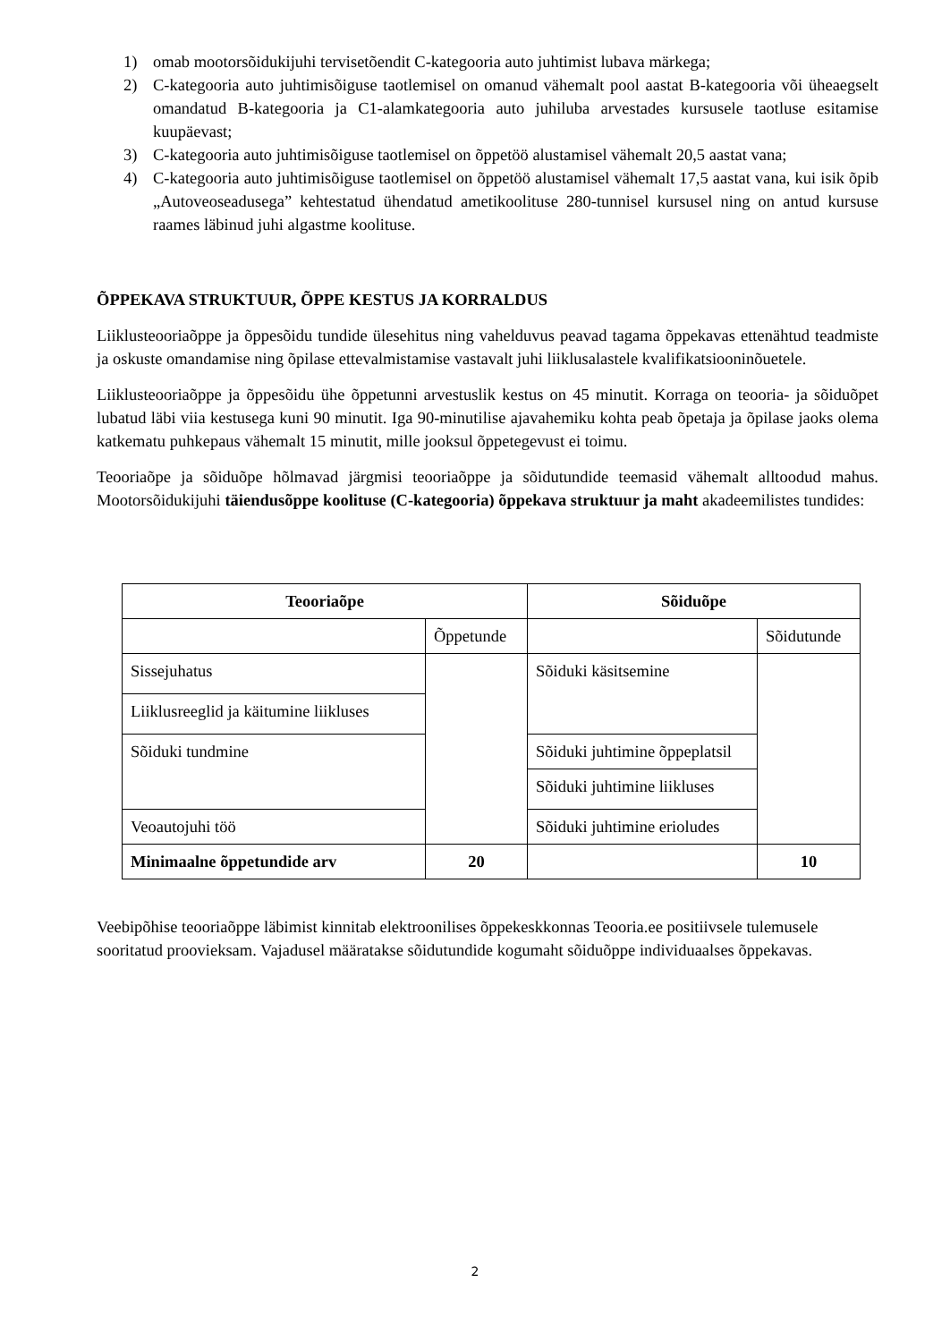1) omab mootorsõidukijuhi tervisetõendit C-kategooria auto juhtimist lubava märkega;
2) C-kategooria auto juhtimisõiguse taotlemisel on omanud vähemalt pool aastat B-kategooria või üheaegselt omandatud B-kategooria ja C1-alamkategooria auto juhiluba arvestades kursusele taotluse esitamise kuupäevast;
3) C-kategooria auto juhtimisõiguse taotlemisel on õppetöö alustamisel vähemalt 20,5 aastat vana;
4) C-kategooria auto juhtimisõiguse taotlemisel on õppetöö alustamisel vähemalt 17,5 aastat vana, kui isik õpib „Autoveoseadusega” kehtestatud ühendatud ametikoolituse 280-tunnisel kursusel ning on antud kursuse raames läbinud juhi algastme koolituse.
ÕPPEKAVA STRUKTUUR, ÕPPE KESTUS JA KORRALDUS
Liiklusteooriaõppe ja õppesõidu tundide ülesehitus ning vahelduvus peavad tagama õppekavas ettenähtud teadmiste ja oskuste omandamise ning õpilase ettevalmistamise vastavalt juhi liiklusalastele kvalifikatsiooninõuetele.
Liiklusteooriaõppe ja õppesõidu ühe õppetunni arvestuslik kestus on 45 minutit. Korraga on teooria- ja sõiduõpet lubatud läbi viia kestusega kuni 90 minutit. Iga 90-minutilise ajavahemiku kohta peab õpetaja ja õpilase jaoks olema katkematu puhkepaus vähemalt 15 minutit, mille jooksul õppetegevust ei toimu.
Teooriaõpe ja sõiduõpe hõlmavad järgmisi teooriaõppe ja sõidutundide teemasid vähemalt alltoodud mahus. Mootorsõidukijuhi täiendusõppe koolituse (C-kategooria) õppekava struktuur ja maht akadeemilistes tundides:
| Teooriaõpe | | Sõiduõpe | |
| --- | --- | --- | --- |
| | Õppetunde | | Sõidutunde |
| Sissejuhatus | | Sõiduki käsitsemine | |
| Liiklusreeglid ja käitumine liikluses | | | |
| Sõiduki tundmine | | Sõiduki juhtimine õppeplatsil | |
| | | Sõiduki juhtimine liikluses | |
| Veoautojuhi töö | | Sõiduki juhtimine erioludes | |
| Minimaalne õppetundide arv | 20 | | 10 |
Veebipõhise teooriaõppe läbimist kinnitab elektroonilises õppekeskkonnas Teooria.ee positiivsele tulemusele sooritatud proovieksam. Vajadusel määratakse sõidutundide kogumaht sõiduõppe individuaalses õppekavas.
2